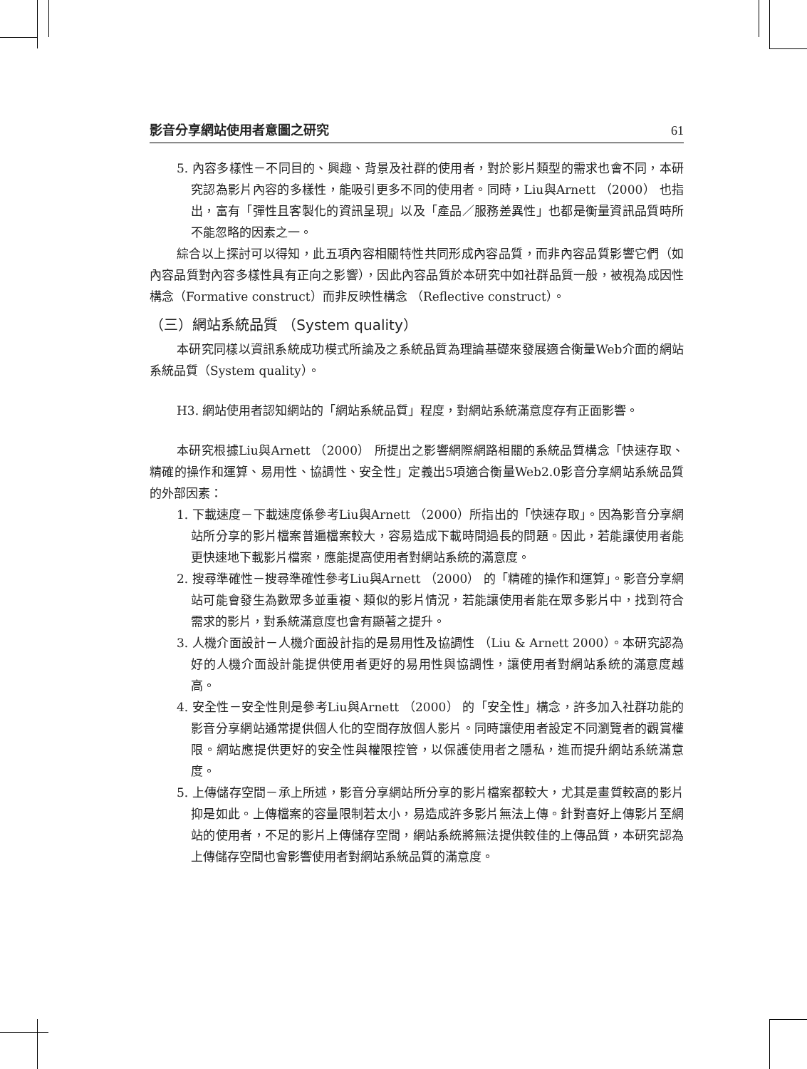影音分享網站使用者意圖之研究 61
5. 內容多樣性－不同目的、興趣、背景及社群的使用者，對於影片類型的需求也會不同，本研究認為影片內容的多樣性，能吸引更多不同的使用者。同時，Liu與Arnett （2000） 也指出，富有「彈性且客製化的資訊呈現」以及「產品／服務差異性」也都是衡量資訊品質時所不能忽略的因素之一。
綜合以上探討可以得知，此五項內容相關特性共同形成內容品質，而非內容品質影響它們（如內容品質對內容多樣性具有正向之影響），因此內容品質於本研究中如社群品質一般，被視為成因性構念（Formative construct）而非反映性構念 （Reflective construct）。
（三）網站系統品質 （System quality）
本研究同樣以資訊系統成功模式所論及之系統品質為理論基礎來發展適合衡量Web介面的網站系統品質（System quality）。
H3. 網站使用者認知網站的「網站系統品質」程度，對網站系統滿意度存有正面影響。
本研究根據Liu與Arnett （2000） 所提出之影響網際網路相關的系統品質構念「快速存取、精確的操作和運算、易用性、協調性、安全性」定義出5項適合衡量Web2.0影音分享網站系統品質的外部因素：
1. 下載速度－下載速度係參考Liu與Arnett （2000）所指出的「快速存取」。因為影音分享網站所分享的影片檔案普遍檔案較大，容易造成下載時間過長的問題。因此，若能讓使用者能更快速地下載影片檔案，應能提高使用者對網站系統的滿意度。
2. 搜尋準確性－搜尋準確性參考Liu與Arnett （2000） 的「精確的操作和運算」。影音分享網站可能會發生為數眾多並重複、類似的影片情況，若能讓使用者能在眾多影片中，找到符合需求的影片，對系統滿意度也會有顯著之提升。
3. 人機介面設計－人機介面設計指的是易用性及協調性 （Liu & Arnett 2000）。本研究認為好的人機介面設計能提供使用者更好的易用性與協調性，讓使用者對網站系統的滿意度越高。
4. 安全性－安全性則是參考Liu與Arnett （2000） 的「安全性」構念，許多加入社群功能的影音分享網站通常提供個人化的空間存放個人影片。同時讓使用者設定不同瀏覽者的觀賞權限。網站應提供更好的安全性與權限控管，以保護使用者之隱私，進而提升網站系統滿意度。
5. 上傳儲存空間－承上所述，影音分享網站所分享的影片檔案都較大，尤其是畫質較高的影片抑是如此。上傳檔案的容量限制若太小，易造成許多影片無法上傳。針對喜好上傳影片至網站的使用者，不足的影片上傳儲存空間，網站系統將無法提供較佳的上傳品質，本研究認為上傳儲存空間也會影響使用者對網站系統品質的滿意度。